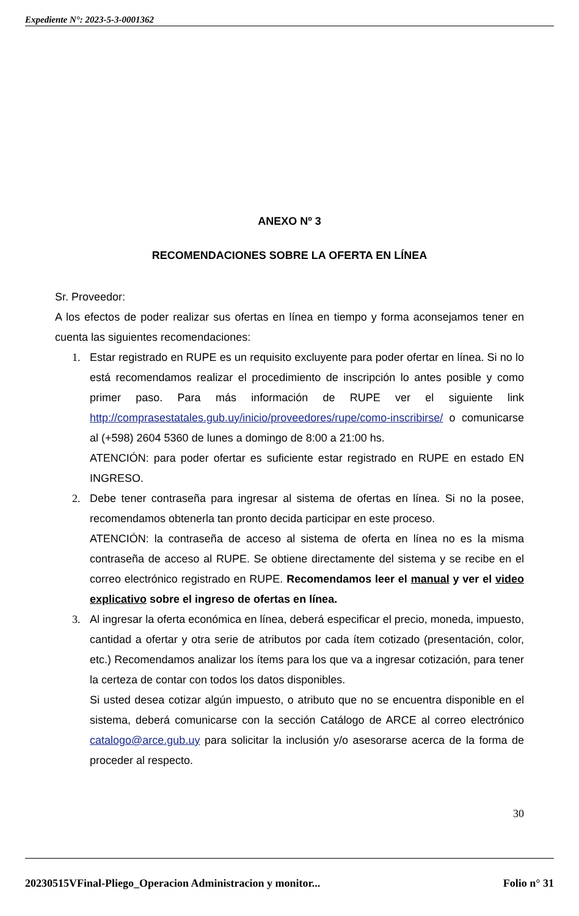Expediente N°: 2023-5-3-0001362
ANEXO Nº 3
RECOMENDACIONES SOBRE LA OFERTA EN LÍNEA
Sr. Proveedor:
A los efectos de poder realizar sus ofertas en línea en tiempo y forma aconsejamos tener en cuenta las siguientes recomendaciones:
1. Estar registrado en RUPE es un requisito excluyente para poder ofertar en línea. Si no lo está recomendamos realizar el procedimiento de inscripción lo antes posible y como primer paso. Para más información de RUPE ver el siguiente link http://comprasestatales.gub.uy/inicio/proveedores/rupe/como-inscribirse/ o comunicarse al (+598) 2604 5360 de lunes a domingo de 8:00 a 21:00 hs.
ATENCIÓN: para poder ofertar es suficiente estar registrado en RUPE en estado EN INGRESO.
2. Debe tener contraseña para ingresar al sistema de ofertas en línea. Si no la posee, recomendamos obtenerla tan pronto decida participar en este proceso.
ATENCIÓN: la contraseña de acceso al sistema de oferta en línea no es la misma contraseña de acceso al RUPE. Se obtiene directamente del sistema y se recibe en el correo electrónico registrado en RUPE. Recomendamos leer el manual y ver el video explicativo sobre el ingreso de ofertas en línea.
3. Al ingresar la oferta económica en línea, deberá especificar el precio, moneda, impuesto, cantidad a ofertar y otra serie de atributos por cada ítem cotizado (presentación, color, etc.) Recomendamos analizar los ítems para los que va a ingresar cotización, para tener la certeza de contar con todos los datos disponibles.
Si usted desea cotizar algún impuesto, o atributo que no se encuentra disponible en el sistema, deberá comunicarse con la sección Catálogo de ARCE al correo electrónico catalogo@arce.gub.uy para solicitar la inclusión y/o asesorarse acerca de la forma de proceder al respecto.
30
20230515VFinal-Pliego_Operacion Administracion y monitor... Folio n° 31